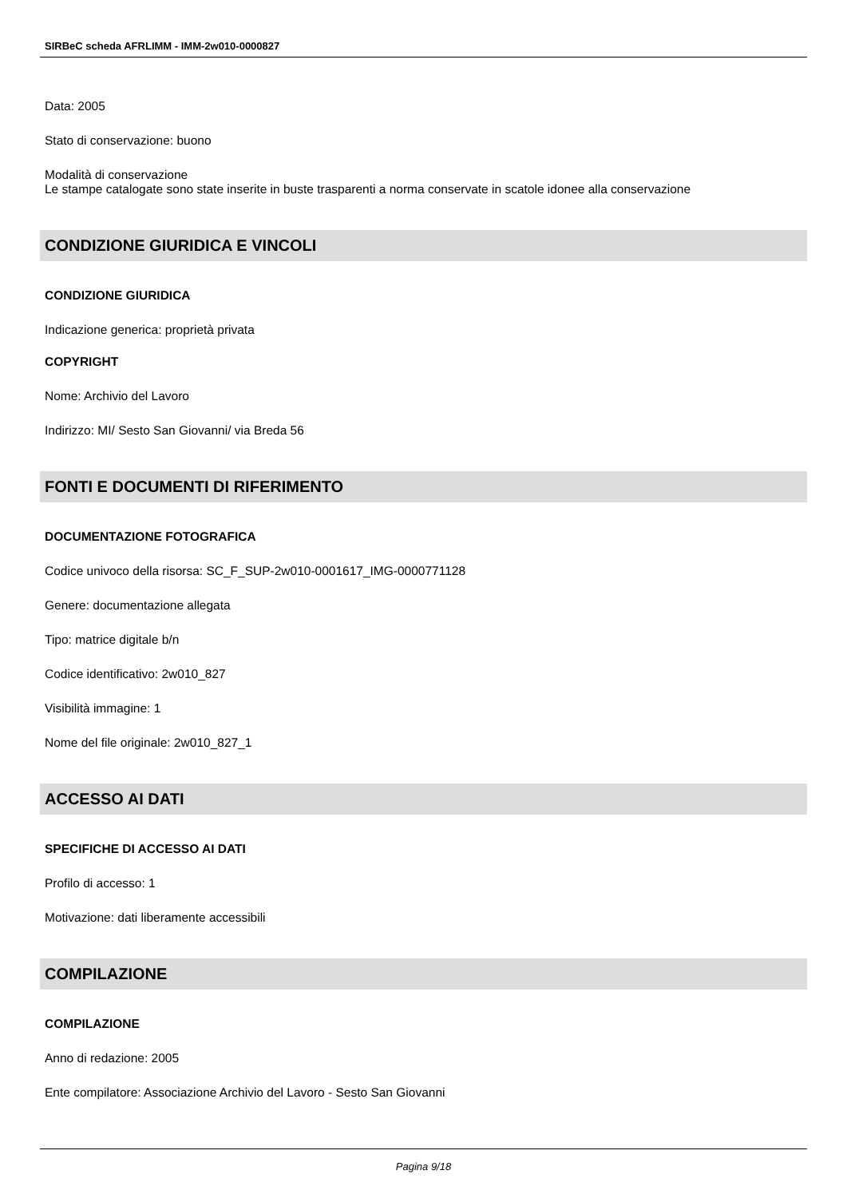SIRBeC scheda AFRLIMM - IMM-2w010-0000827
Data: 2005
Stato di conservazione: buono
Modalità di conservazione
Le stampe catalogate sono state inserite in buste trasparenti a norma conservate in scatole idonee alla conservazione
CONDIZIONE GIURIDICA E VINCOLI
CONDIZIONE GIURIDICA
Indicazione generica: proprietà privata
COPYRIGHT
Nome: Archivio del Lavoro
Indirizzo: MI/ Sesto San Giovanni/ via Breda 56
FONTI E DOCUMENTI DI RIFERIMENTO
DOCUMENTAZIONE FOTOGRAFICA
Codice univoco della risorsa: SC_F_SUP-2w010-0001617_IMG-0000771128
Genere: documentazione allegata
Tipo: matrice digitale b/n
Codice identificativo: 2w010_827
Visibilità immagine: 1
Nome del file originale: 2w010_827_1
ACCESSO AI DATI
SPECIFICHE DI ACCESSO AI DATI
Profilo di accesso: 1
Motivazione: dati liberamente accessibili
COMPILAZIONE
COMPILAZIONE
Anno di redazione: 2005
Ente compilatore: Associazione Archivio del Lavoro - Sesto San Giovanni
Pagina 9/18